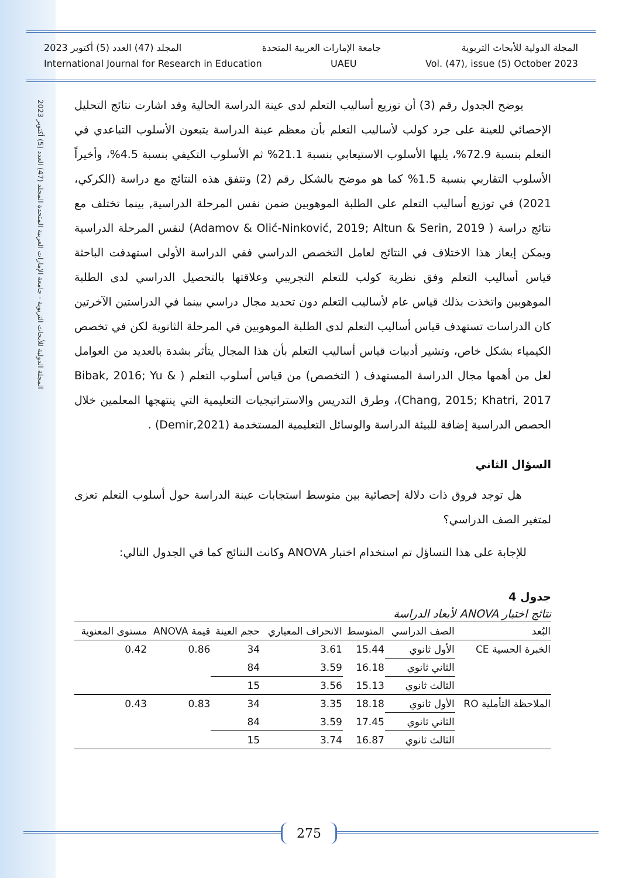المجلة الدولية للأبحاث التربوية - جامعة الإمارات العربية المتحدة المجلد (47) العدد (5) أكتوبر 2023
المجلة الدولية للأبحاث التربوية جامعة الإمارات العربية المتحدة المجلد (47) العدد (5) أكتوبر 2023
International Journal for Research in Education UAEU Vol. (47), issue (5) October 2023
يوضح الجدول رقم (3) أن توزيع أساليب التعلم لدى عينة الدراسة الحالية وقد اشارت نتائج التحليل الإحصائي للعينة على جرد كولب لأساليب التعلم بأن معظم عينة الدراسة يتبعون الأسلوب التباعدي في التعلم بنسبة 72.9%، يليها الأسلوب الاستيعابي بنسبة 21.1% ثم الأسلوب التكيفي بنسبة 4.5%، وأخيراً الأسلوب التقاربي بنسبة 1.5% كما هو موضح بالشكل رقم (2) وتتفق هذه النتائج مع دراسة (الكركي، 2021) في توزيع أساليب التعلم على الطلبة الموهوبين ضمن نفس المرحلة الدراسية, بينما تختلف مع نتائج دراسة ( Adamov & Olić-Ninković, 2019; Altun & Serin, 2019) لنفس المرحلة الدراسية ويمكن إيعاز هذا الاختلاف في النتائج لعامل التخصص الدراسي ففي الدراسة الأولى استهدفت الباحثة قياس أساليب التعلم وفق نظرية كولب للتعلم التجريبي وعلاقتها بالتحصيل الدراسي لدى الطلبة الموهوبين واتخذت بذلك قياس عام لأساليب التعلم دون تحديد مجال دراسي بينما في الدراستين الآخرتين كان الدراسات تستهدف قياس أساليب التعلم لدى الطلبة الموهوبين في المرحلة الثانوية لكن في تخصص الكيمياء بشكل خاص، وتشير أدبيات قياس أساليب التعلم بأن هذا المجال يتأثر بشدة بالعديد من العوامل لعل من أهمها مجال الدراسة المستهدف ( التخصص) من قياس أسلوب التعلم ( Bibak, 2016; Yu & Chang, 2015; Khatri, 2017)، وطرق التدريس والاستراتيجيات التعليمية التي ينتهجها المعلمين خلال الحصص الدراسية إضافة للبيئة الدراسة والوسائل التعليمية المستخدمة (Demir,2021) .
السؤال الثاني
هل توجد فروق ذات دلالة إحصائية بين متوسط استجابات عينة الدراسة حول أسلوب التعلم تعزى لمتغير الصف الدراسي؟
للإجابة على هذا التساؤل تم استخدام اختبار ANOVA وكانت النتائج كما في الجدول التالي:
جدول 4
نتائج اختبار ANOVA لأبعاد الدراسة
| البُعد | الصف الدراسي | المتوسط | الانحراف المعياري | حجم العينة | قيمة ANOVA | مستوى المعنوية |
| --- | --- | --- | --- | --- | --- | --- |
| الخبرة الحسية CE | الأول ثانوي | 15.44 | 3.61 | 34 | 0.86 | 0.42 |
| | الثاني ثانوي | 16.18 | 3.59 | 84 | | |
| | الثالث ثانوي | 15.13 | 3.56 | 15 | | |
| الملاحظة التأملية RO | الأول ثانوي | 18.18 | 3.35 | 34 | 0.83 | 0.43 |
| | الثاني ثانوي | 17.45 | 3.59 | 84 | | |
| | الثالث ثانوي | 16.87 | 3.74 | 15 | | |
275